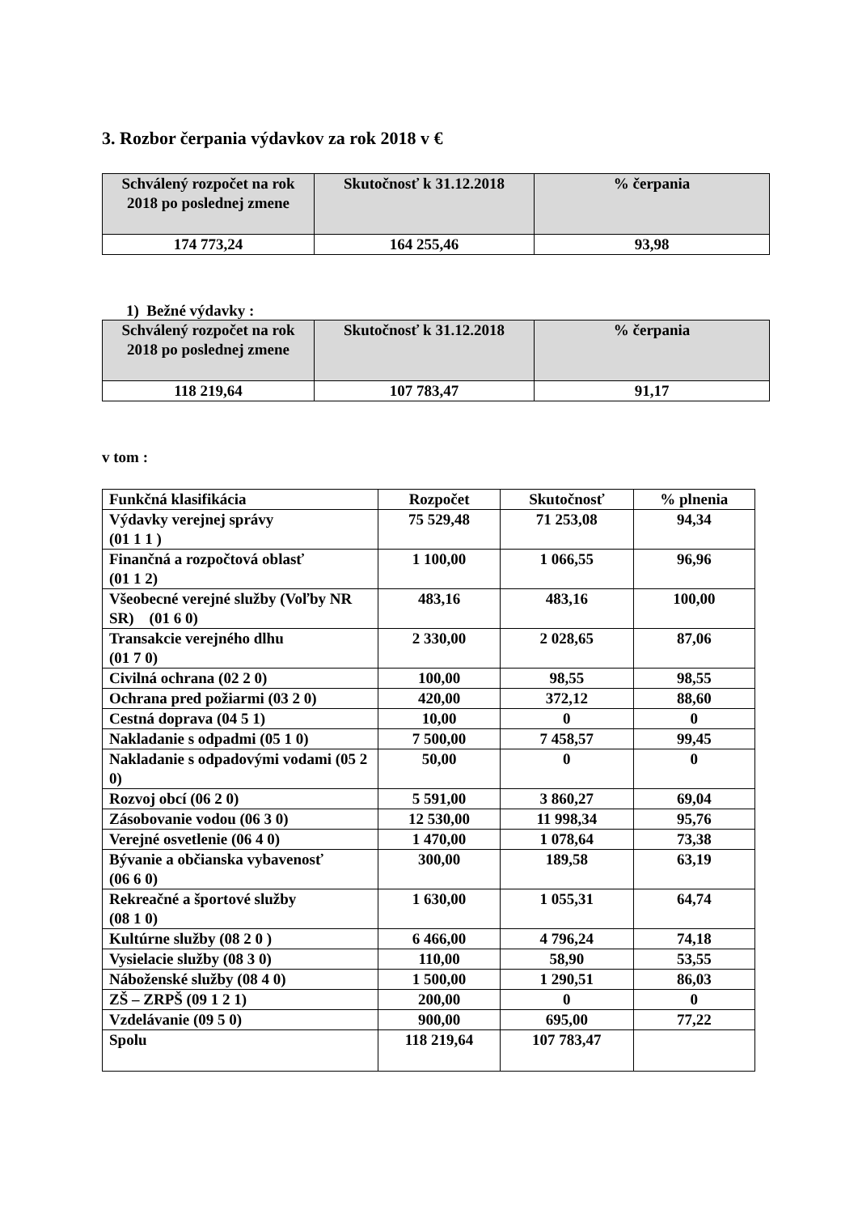3. Rozbor čerpania výdavkov za rok 2018 v €
| Schválený rozpočet na rok 2018 po poslednej zmene | Skutočnosť k 31.12.2018 | % čerpania |
| --- | --- | --- |
| 174 773,24 | 164 255,46 | 93,98 |
1) Bežné výdavky :
| Schválený rozpočet na rok 2018 po poslednej zmene | Skutočnosť k 31.12.2018 | % čerpania |
| --- | --- | --- |
| 118 219,64 | 107 783,47 | 91,17 |
v tom :
| Funkčná klasifikácia | Rozpočet | Skutočnosť | % plnenia |
| Výdavky verejnej správy (01 1 1 ) | 75 529,48 | 71 253,08 | 94,34 |
| Finančná a rozpočtová oblasť (01 1 2) | 1 100,00 | 1 066,55 | 96,96 |
| Všeobecné verejné služby (Voľby NR SR) (01 6 0) | 483,16 | 483,16 | 100,00 |
| Transakcie verejného dlhu (01 7 0) | 2 330,00 | 2 028,65 | 87,06 |
| Civilná ochrana (02 2 0) | 100,00 | 98,55 | 98,55 |
| Ochrana pred požiarmi (03 2 0) | 420,00 | 372,12 | 88,60 |
| Cestná doprava (04 5 1) | 10,00 | 0 | 0 |
| Nakladanie s odpadmi (05 1 0) | 7 500,00 | 7 458,57 | 99,45 |
| Nakladanie s odpadovými vodami (05 2 0) | 50,00 | 0 | 0 |
| Rozvoj obcí (06 2 0) | 5 591,00 | 3 860,27 | 69,04 |
| Zásobovanie vodou (06 3 0) | 12 530,00 | 11 998,34 | 95,76 |
| Verejné osvetlenie (06 4 0) | 1 470,00 | 1 078,64 | 73,38 |
| Bývanie a občianska vybavenosť (06 6 0) | 300,00 | 189,58 | 63,19 |
| Rekreačné a športové služby (08 1 0) | 1 630,00 | 1 055,31 | 64,74 |
| Kultúrne služby (08 2 0 ) | 6 466,00 | 4 796,24 | 74,18 |
| Vysielacie služby (08 3 0) | 110,00 | 58,90 | 53,55 |
| Náboženské služby (08 4 0) | 1 500,00 | 1 290,51 | 86,03 |
| ZŠ – ZRPŠ (09 1 2 1) | 200,00 | 0 | 0 |
| Vzdelávanie (09 5 0) | 900,00 | 695,00 | 77,22 |
| Spolu | 118 219,64 | 107 783,47 | |